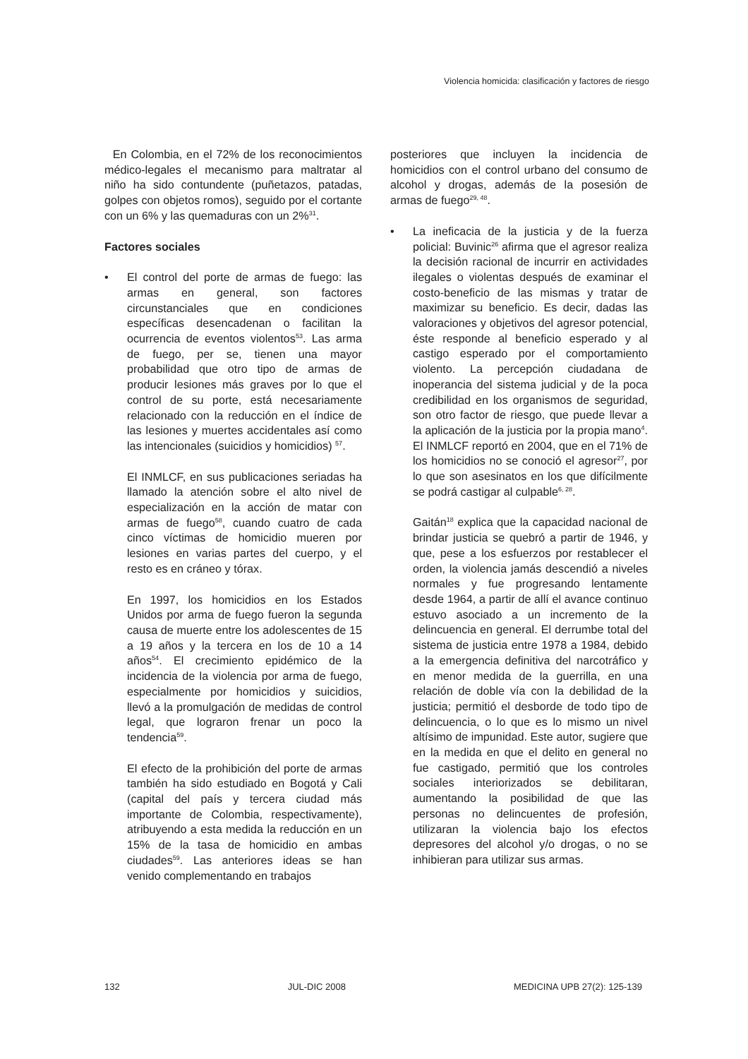Violencia homicida: clasificación y factores de riesgo
En Colombia, en el 72% de los reconocimientos médico-legales el mecanismo para maltratar al niño ha sido contundente (puñetazos, patadas, golpes con objetos romos), seguido por el cortante con un 6% y las quemaduras con un 2%<sup>31</sup>.
Factores sociales
• El control del porte de armas de fuego: las armas en general, son factores circunstanciales que en condiciones específicas desencadenan o facilitan la ocurrencia de eventos violentos<sup>53</sup>. Las arma de fuego, per se, tienen una mayor probabilidad que otro tipo de armas de producir lesiones más graves por lo que el control de su porte, está necesariamente relacionado con la reducción en el índice de las lesiones y muertes accidentales así como las intencionales (suicidios y homicidios) <sup>57</sup>.
El INMLCF, en sus publicaciones seriadas ha llamado la atención sobre el alto nivel de especialización en la acción de matar con armas de fuego<sup>58</sup>, cuando cuatro de cada cinco víctimas de homicidio mueren por lesiones en varias partes del cuerpo, y el resto es en cráneo y tórax.
En 1997, los homicidios en los Estados Unidos por arma de fuego fueron la segunda causa de muerte entre los adolescentes de 15 a 19 años y la tercera en los de 10 a 14 años<sup>54</sup>. El crecimiento epidémico de la incidencia de la violencia por arma de fuego, especialmente por homicidios y suicidios, llevó a la promulgación de medidas de control legal, que lograron frenar un poco la tendencia<sup>59</sup>.
El efecto de la prohibición del porte de armas también ha sido estudiado en Bogotá y Cali (capital del país y tercera ciudad más importante de Colombia, respectivamente), atribuyendo a esta medida la reducción en un 15% de la tasa de homicidio en ambas ciudades<sup>59</sup>. Las anteriores ideas se han venido complementando en trabajos
posteriores que incluyen la incidencia de homicidios con el control urbano del consumo de alcohol y drogas, además de la posesión de armas de fuego<sup>29, 48</sup>.
• La ineficacia de la justicia y de la fuerza policial: Buvinic<sup>26</sup> afirma que el agresor realiza la decisión racional de incurrir en actividades ilegales o violentas después de examinar el costo-beneficio de las mismas y tratar de maximizar su beneficio. Es decir, dadas las valoraciones y objetivos del agresor potencial, éste responde al beneficio esperado y al castigo esperado por el comportamiento violento. La percepción ciudadana de inoperancia del sistema judicial y de la poca credibilidad en los organismos de seguridad, son otro factor de riesgo, que puede llevar a la aplicación de la justicia por la propia mano<sup>4</sup>. El INMLCF reportó en 2004, que en el 71% de los homicidios no se conoció el agresor<sup>27</sup>, por lo que son asesinatos en los que difícilmente se podrá castigar al culpable<sup>6, 28</sup>.
Gaitán<sup>18</sup> explica que la capacidad nacional de brindar justicia se quebró a partir de 1946, y que, pese a los esfuerzos por restablecer el orden, la violencia jamás descendió a niveles normales y fue progresando lentamente desde 1964, a partir de allí el avance continuo estuvo asociado a un incremento de la delincuencia en general. El derrumbe total del sistema de justicia entre 1978 a 1984, debido a la emergencia definitiva del narcotráfico y en menor medida de la guerrilla, en una relación de doble vía con la debilidad de la justicia; permitió el desborde de todo tipo de delincuencia, o lo que es lo mismo un nivel altísimo de impunidad. Este autor, sugiere que en la medida en que el delito en general no fue castigado, permitió que los controles sociales interiorizados se debilitaran, aumentando la posibilidad de que las personas no delincuentes de profesión, utilizaran la violencia bajo los efectos depresores del alcohol y/o drogas, o no se inhibieran para utilizar sus armas.
132 JUL-DIC 2008 MEDICINA UPB 27(2): 125-139